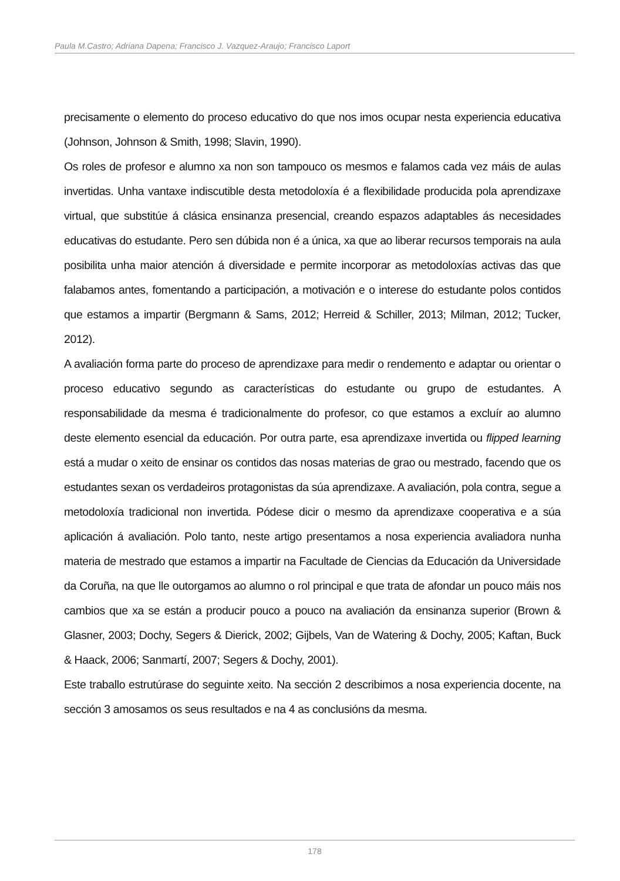Paula M.Castro; Adriana Dapena; Francisco J. Vazquez-Araujo; Francisco Laport
precisamente o elemento do proceso educativo do que nos imos ocupar nesta experiencia educativa (Johnson, Johnson & Smith, 1998; Slavin, 1990).
Os roles de profesor e alumno xa non son tampouco os mesmos e falamos cada vez máis de aulas invertidas. Unha vantaxe indiscutible desta metodoloxía é a flexibilidade producida pola aprendizaxe virtual, que substitúe á clásica ensinanza presencial, creando espazos adaptables ás necesidades educativas do estudante. Pero sen dúbida non é a única, xa que ao liberar recursos temporais na aula posibilita unha maior atención á diversidade e permite incorporar as metodoloxías activas das que falabamos antes, fomentando a participación, a motivación e o interese do estudante polos contidos que estamos a impartir (Bergmann & Sams, 2012; Herreid & Schiller, 2013; Milman, 2012; Tucker, 2012).
A avaliación forma parte do proceso de aprendizaxe para medir o rendemento e adaptar ou orientar o proceso educativo segundo as características do estudante ou grupo de estudantes. A responsabilidade da mesma é tradicionalmente do profesor, co que estamos a excluír ao alumno deste elemento esencial da educación. Por outra parte, esa aprendizaxe invertida ou flipped learning está a mudar o xeito de ensinar os contidos das nosas materias de grao ou mestrado, facendo que os estudantes sexan os verdadeiros protagonistas da súa aprendizaxe. A avaliación, pola contra, segue a metodoloxía tradicional non invertida. Pódese dicir o mesmo da aprendizaxe cooperativa e a súa aplicación á avaliación. Polo tanto, neste artigo presentamos a nosa experiencia avaliadora nunha materia de mestrado que estamos a impartir na Facultade de Ciencias da Educación da Universidade da Coruña, na que lle outorgamos ao alumno o rol principal e que trata de afondar un pouco máis nos cambios que xa se están a producir pouco a pouco na avaliación da ensinanza superior (Brown & Glasner, 2003; Dochy, Segers & Dierick, 2002; Gijbels, Van de Watering & Dochy, 2005; Kaftan, Buck & Haack, 2006; Sanmartí, 2007; Segers & Dochy, 2001).
Este traballo estrutúrase do seguinte xeito. Na sección 2 describimos a nosa experiencia docente, na sección 3 amosamos os seus resultados e na 4 as conclusións da mesma.
178